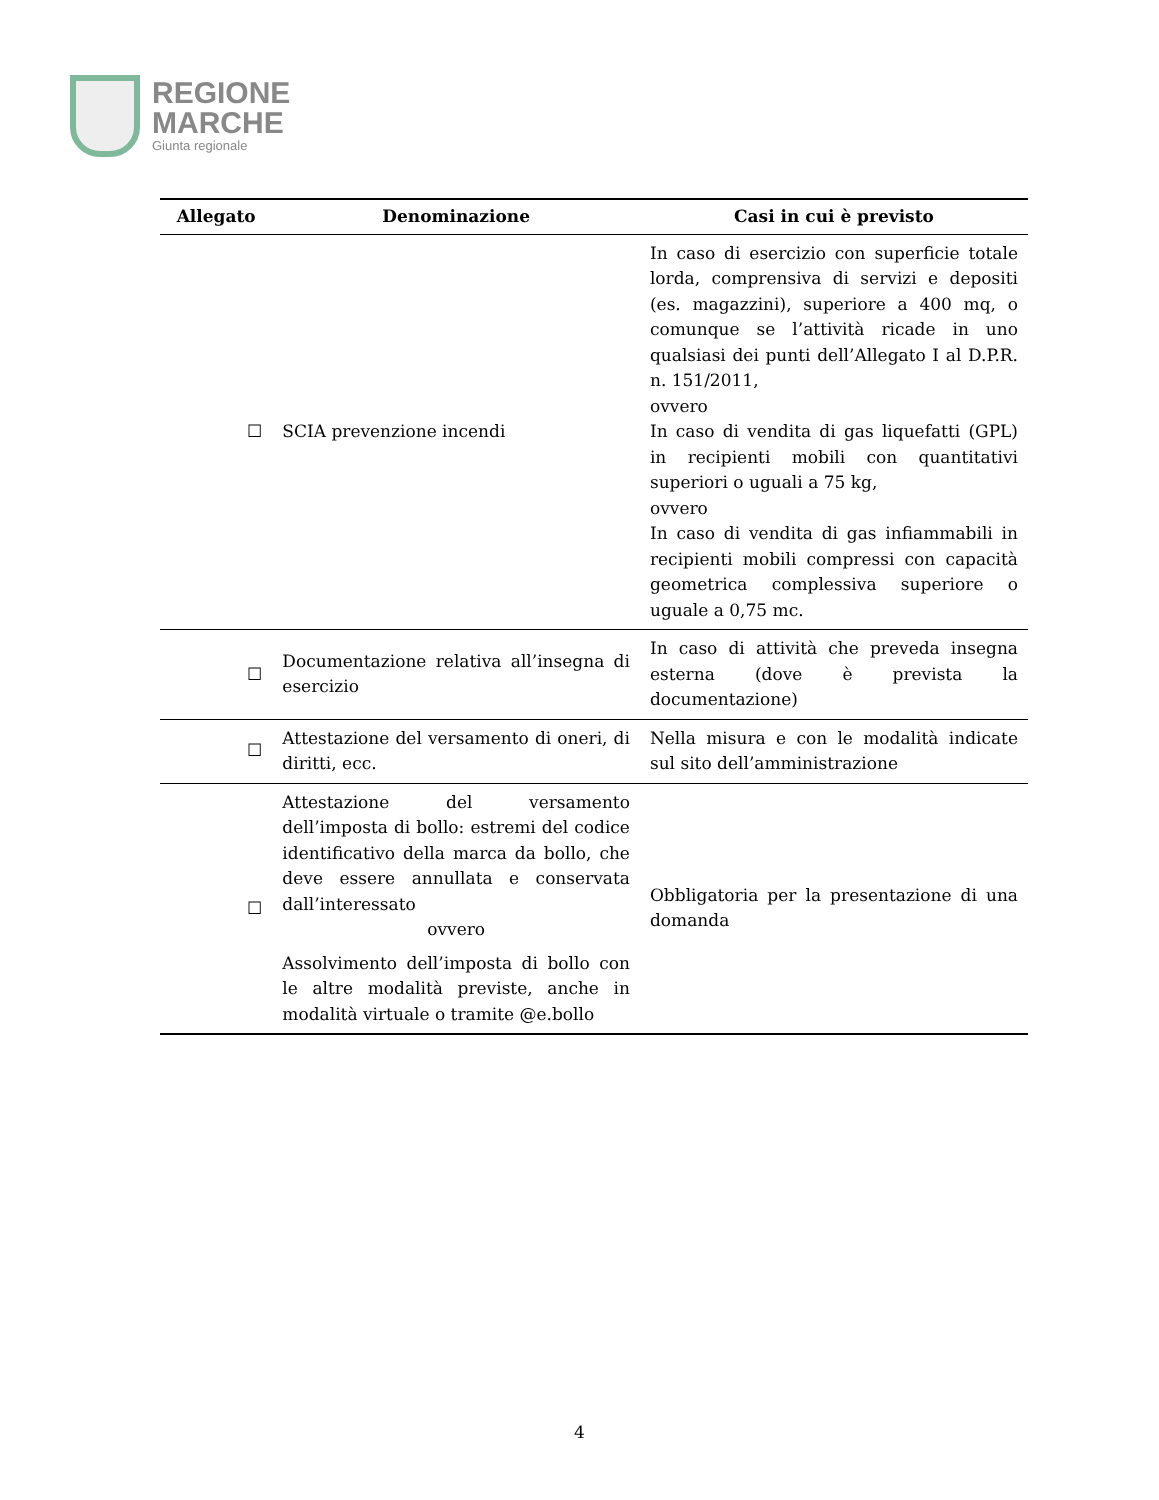REGIONE
MARCHE
Giunta regionale
| Allegato | Denominazione | Casi in cui è previsto |
| --- | --- | --- |
| ☐ | SCIA prevenzione incendi | In caso di esercizio con superficie totale lorda, comprensiva di servizi e depositi (es. magazzini), superiore a 400 mq, o comunque se l’attività ricade in uno qualsiasi dei punti dell’Allegato I al D.P.R. n. 151/2011, ovvero In caso di vendita di gas liquefatti (GPL) in recipienti mobili con quantitativi superiori o uguali a 75 kg, ovvero In caso di vendita di gas infiammabili in recipienti mobili compressi con capacità geometrica complessiva superiore o uguale a 0,75 mc. |
| ☐ | Documentazione relativa all’insegna di esercizio | In caso di attività che preveda insegna esterna (dove è prevista la documentazione) |
| ☐ | Attestazione del versamento di oneri, di diritti, ecc. | Nella misura e con le modalità indicate sul sito dell’amministrazione |
| ☐ | Attestazione del versamento dell’imposta di bollo: estremi del codice identificativo della marca da bollo, che deve essere annullata e conservata dall’interessato ovvero Assolvimento dell’imposta di bollo con le altre modalità previste, anche in modalità virtuale o tramite @e.bollo | Obbligatoria per la presentazione di una domanda |
4